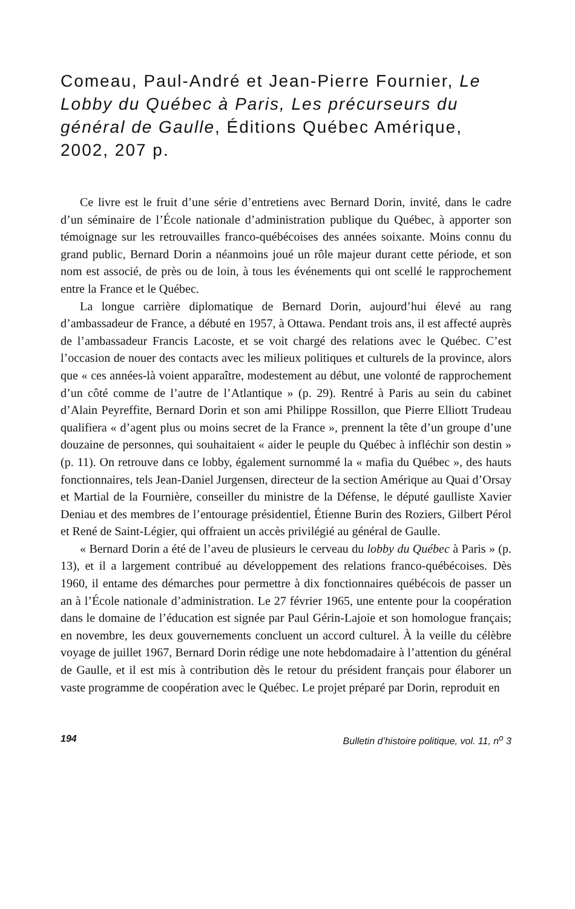Comeau, Paul-André et Jean-Pierre Fournier, Le Lobby du Québec à Paris, Les précurseurs du général de Gaulle, Éditions Québec Amérique, 2002, 207 p.
Ce livre est le fruit d’une série d’entretiens avec Bernard Dorin, invité, dans le cadre d’un séminaire de l’École nationale d’administration publique du Québec, à apporter son témoignage sur les retrouvailles franco-québécoises des années soixante. Moins connu du grand public, Bernard Dorin a néanmoins joué un rôle majeur durant cette période, et son nom est associé, de près ou de loin, à tous les événements qui ont scellé le rapprochement entre la France et le Québec.
La longue carrière diplomatique de Bernard Dorin, aujourd’hui élevé au rang d’ambassadeur de France, a débuté en 1957, à Ottawa. Pendant trois ans, il est affecté auprès de l’ambassadeur Francis Lacoste, et se voit chargé des relations avec le Québec. C’est l’occasion de nouer des contacts avec les milieux politiques et culturels de la province, alors que « ces années-là voient apparaître, modestement au début, une volonté de rapprochement d’un côté comme de l’autre de l’Atlantique » (p. 29). Rentré à Paris au sein du cabinet d’Alain Peyreffite, Bernard Dorin et son ami Philippe Rossillon, que Pierre Elliott Trudeau qualifiera « d’agent plus ou moins secret de la France », prennent la tête d’un groupe d’une douzaine de personnes, qui souhaitaient « aider le peuple du Québec à infléchir son destin » (p. 11). On retrouve dans ce lobby, également surnommé la « mafia du Québec », des hauts fonctionnaires, tels Jean-Daniel Jurgensen, directeur de la section Amérique au Quai d’Orsay et Martial de la Fournière, conseiller du ministre de la Défense, le député gaulliste Xavier Deniau et des membres de l’entourage présidentiel, Étienne Burin des Roziers, Gilbert Pérol et René de Saint-Légier, qui offraient un accès privilégié au général de Gaulle.
« Bernard Dorin a été de l’aveu de plusieurs le cerveau du lobby du Québec à Paris » (p. 13), et il a largement contribué au développement des relations franco-québécoises. Dès 1960, il entame des démarches pour permettre à dix fonctionnaires québécois de passer un an à l’École nationale d’administration. Le 27 février 1965, une entente pour la coopération dans le domaine de l’éducation est signée par Paul Gérin-Lajoie et son homologue français; en novembre, les deux gouvernements concluent un accord culturel. À la veille du célèbre voyage de juillet 1967, Bernard Dorin rédige une note hebdomadaire à l’attention du général de Gaulle, et il est mis à contribution dès le retour du président français pour élaborer un vaste programme de coopération avec le Québec. Le projet préparé par Dorin, reproduit en
194 Bulletin d’histoire politique, vol. 11, n<sup>o</sup> 3